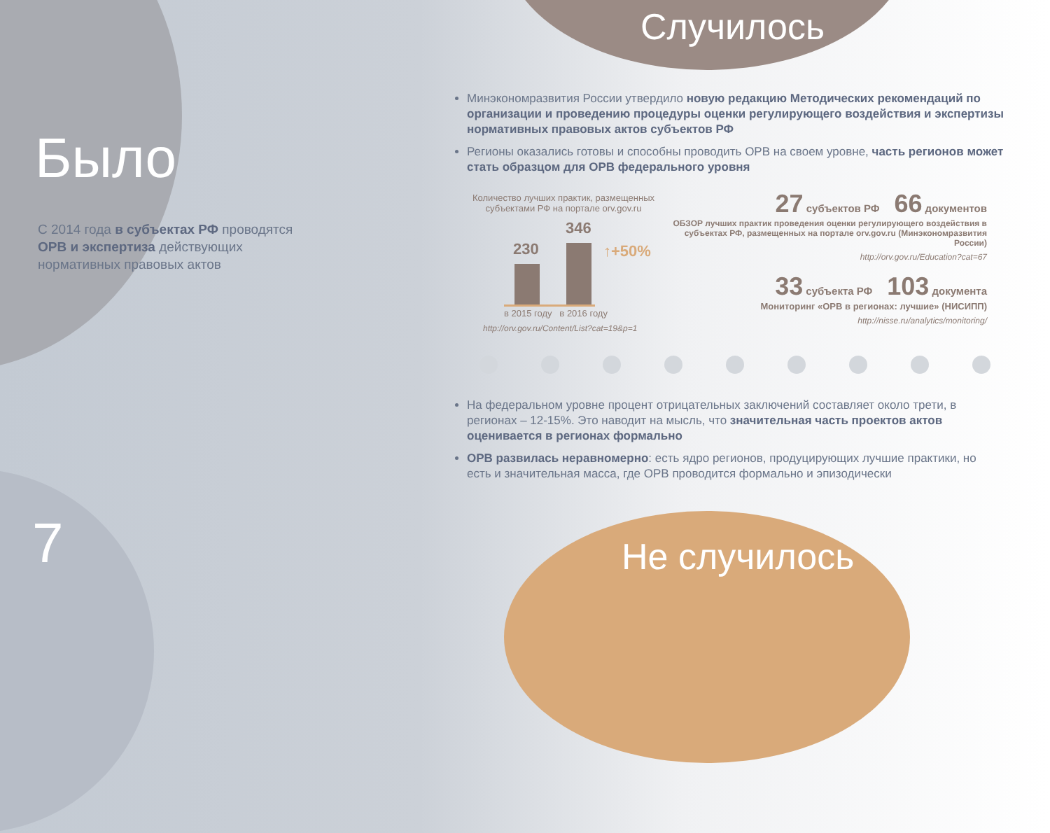Было
С 2014 года в субъектах РФ проводятся ОРВ и экспертиза действующих нормативных правовых актов
7
Случилось
Минэкономразвития России утвердило новую редакцию Методических рекомендаций по организации и проведению процедуры оценки регулирующего воздействия и экспертизы нормативных правовых актов субъектов РФ
Регионы оказались готовы и способны проводить ОРВ на своем уровне, часть регионов может стать образцом для ОРВ федерального уровня
Количество лучших практик, размещенных субъектами РФ на портале orv.gov.ru
230
346
↑+50%
в 2015 году в 2016 году
http://orv.gov.ru/Content/List?cat=19&p=1
27 субъектов РФ 66 документов
ОБЗОР лучших практик проведения оценки регулирующего воздействия в субъектах РФ, размещенных на портале orv.gov.ru (Минэкономразвития России)
http://orv.gov.ru/Education?cat=67
33 субъекта РФ 103 документа
Мониторинг «ОРВ в регионах: лучшие» (НИСИПП)
http://nisse.ru/analytics/monitoring/
На федеральном уровне процент отрицательных заключений составляет около трети, в регионах – 12-15%. Это наводит на мысль, что значительная часть проектов актов оценивается в регионах формально
ОРВ развилась неравномерно: есть ядро регионов, продуцирующих лучшие практики, но есть и значительная масса, где ОРВ проводится формально и эпизодически
Не случилось